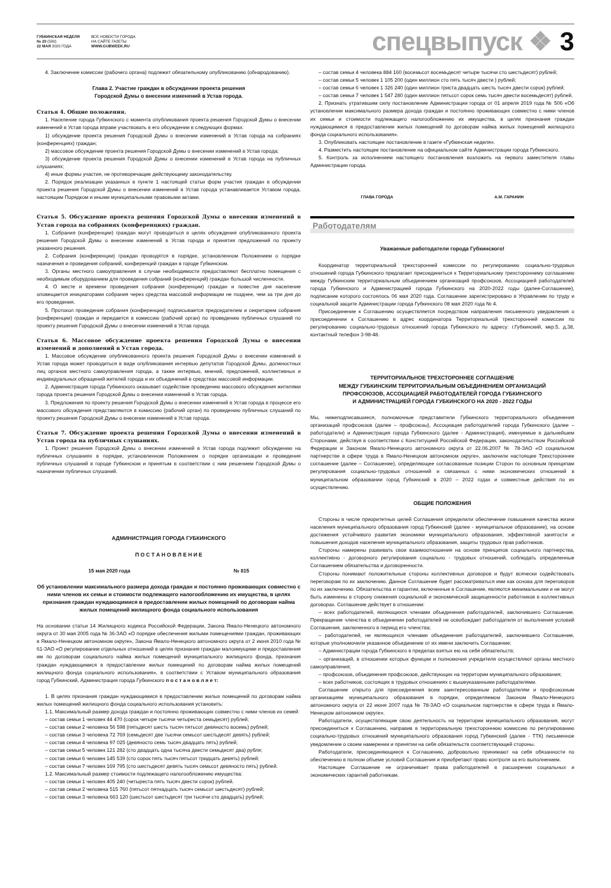ГУБКИНСКАЯ НЕДЕЛЯ
№ 20 (580)
22 МАЯ 2020 ГОДА
ВСЕ НОВОСТИ ГОРОДА
НА САЙТЕ ГАЗЕТЫ
WWW.GUBWEEK.RU
спецвыпуск ❖ 3
4. Заключение комиссии (рабочего органа) подлежит обязательному опубликованию (обнародованию).
Глава 2. Участие граждан в обсуждении проекта решения
Городской Думы о внесении изменений в Устав города.
Статья 4. Общие положения.
1. Население города Губкинского с момента опубликования проекта решения Городской Думы о внесении изменений в Устав города вправе участвовать в его обсуждении в следующих формах:
1) обсуждение проекта решения Городской Думы о внесении изменений в Устав города на собраниях (конференциях) граждан;
2) массовое обсуждение проекта решения Городской Думы о внесении изменений в Устав города;
3) обсуждение проекта решения Городской Думы о внесении изменений в Устав города на публичных слушаниях;
4) иные формы участия, не противоречащие действующему законодательству.
2. Порядок реализации указанных в пункте 1 настоящей статьи форм участия граждан в обсуждении проекта решения Городской Думы о внесении изменений в Устав города устанавливается Уставом города, настоящим Порядком и иными муниципальными правовыми актами.
Статья 5. Обсуждение проекта решения Городской Думы о внесении изменений в Устав города на собраниях (конференциях) граждан.
1. Собрания (конференции) граждан могут проводиться в целях обсуждения опубликованного проекта решения Городской Думы о внесении изменений в Устав города и принятия предложений по проекту указанного решения.
2. Собрания (конференции) граждан проводятся в порядке, установленном Положением о порядке назначения и проведения собраний, конференций граждан в городе Губкинском.
3. Органы местного самоуправления в случае необходимости предоставляют бесплатно помещения с необходимым оборудованием для проведения собраний (конференций) граждан большой численности.
4. О месте и времени проведения собрания (конференции) граждан и повестке дня население оповещается инициаторами собрания через средства массовой информации не позднее, чем за три дня до его проведения.
5. Протокол проведения собрания (конференции) подписывается председателем и секретарем собрания (конференции) граждан и передается в комиссию (рабочий орган) по проведению публичных слушаний по проекту решения Городской Думы о внесении изменений в Устав города.
Статья 6. Массовое обсуждение проекта решения Городской Думы о внесении изменений и дополнений в Устав города.
1. Массовое обсуждение опубликованного проекта решения Городской Думы о внесении изменений в Устав города может проводиться в виде опубликования интервью депутатов Городской Думы, должностных лиц органов местного самоуправления города, а также интервью, мнений, предложений, коллективных и индивидуальных обращений жителей города и их объединений в средствах массовой информации.
2. Администрация города Губкинского оказывает содействие проведению массового обсуждения жителями города проекта решения Городской Думы о внесении изменений в Устав города.
3. Предложения по проекту решения Городской Думы о внесении изменений в Устав города в процессе его массового обсуждения представляются в комиссию (рабочий орган) по проведению публичных слушаний по проекту решения Городской Думы о внесении изменений в Устав города.
Статья 7. Обсуждение проекта решения Городской Думы о внесении изменений в Устав города на публичных слушаниях.
1. Проект решения Городской Думы о внесении изменений в Устав города подлежит обсуждению на публичных слушаниях в порядке, установленном Положением о порядке организации и проведения публичных слушаний в городе Губкинском и принятым в соответствии с ним решением Городской Думы о назначении публичных слушаний.
АДМИНИСТРАЦИЯ ГОРОДА ГУБКИНСКОГО
П О С Т А Н О В Л Е Н И Е
15 мая 2020 года № 815
Об установлении максимального размера дохода граждан и постоянно проживающих совместно с ними членов их семьи и стоимости подлежащего налогообложению их имущества, в целях признания граждан нуждающимися в предоставлении жилых помещений по договорам найма жилых помещений жилищного фонда социального использования
На основании статьи 14 Жилищного кодекса Российской Федерации, Закона Ямало-Ненецкого автономного округа от 30 мая 2005 года № 36-ЗАО «О порядке обеспечения жилыми помещениями граждан, проживающих в Ямало-Ненецком автономном округе», Закона Ямало-Ненецкого автономного округа от 2 июня 2010 года № 61-ЗАО «О регулировании отдельных отношений в целях признания граждан малоимущими и предоставления им по договорам социального найма жилых помещений муниципального жилищного фонда, признания граждан нуждающимися в предоставлении жилых помещений по договорам найма жилых помещений жилищного фонда социального использования», в соответствии с Уставом муниципального образования город Губкинский, Администрация города Губкинского п о с т а н о в л я е т:
1. В целях признания граждан нуждающимися в предоставлении жилых помещений по договорам найма жилых помещений жилищного фонда социального использования установить:
1.1. Максимальный размер дохода граждан и постоянно проживающих совместно с ними членов их семей:
– состав семьи 1 человек 44 470 (сорок четыре тысячи четыреста семьдесят) рублей;
– состав семьи 2 человека 56 598 (пятьдесят шесть тысяч пятьсот девяносто восемь) рублей;
– состав семьи 3 человека 72 769 (семьдесят две тысячи семьсот шестьдесят девять) рублей;
– состав семьи 4 человека 97 025 (девяносто семь тысяч двадцать пять) рублей;
– состав семьи 5 человек 121 282 (сто двадцать одна тысяча двести семьдесят два) рубля;
– состав семьи 6 человек 145 539 (сто сорок пять тысяч пятьсот тридцать девять) рублей;
– состав семьи 7 человек 169 795 (сто шестьдесят девять тысяч семьсот девяносто пять) рублей.
1.2. Максимальный размер стоимости подлежащего налогообложению имущества:
– состав семьи 1 человек 405 240 (четыреста пять тысяч двести сорок) рублей.
– состав семьи 2 человека 515 760 (пятьсот пятнадцать тысяч семьсот шестьдесят) рублей;
– состав семьи 3 человека 663 120 (шестьсот шестьдесят три тысячи сто двадцать) рублей;
– состав семьи 4 человека 884 160 (восемьсот восемьдесят четыре тысячи сто шестьдесят) рублей;
– состав семьи 5 человек 1 105 200 (один миллион сто пять тысяч двести ) рублей;
– состав семьи 6 человек 1 326 240 (один миллион триста двадцать шесть тысяч двести сорок) рублей;
– состав семьи 7 человек 1 547 280 (один миллион пятьсот сорок семь тысяч двести восемьдесят) рублей.
2. Признать утратившим силу постановление Администрации города от 01 апреля 2019 года № 506 «Об установлении максимального размера дохода граждан и постоянно проживающих совместно с ними членов их семьи и стоимости подлежащего налогообложению их имущества, в целях признания граждан нуждающимися в предоставлении жилых помещений по договорам найма жилых помещений жилищного фонда социального использования».
3. Опубликовать настоящее постановление в газете «Губкинская неделя».
4. Разместить настоящее постановление на официальном сайте Администрации города Губкинского.
5. Контроль за исполнением настоящего постановления возложить на первого заместителя главы Администрации города.
ГЛАВА ГОРОДА А.М. ГАРАНИН
Работодателям
Уважаемые работодатели города Губкинского!
Координатор территориальной трехсторонней комиссии по регулированию социально-трудовых отношений города Губкинского предлагает присоединиться к Территориальному трехстороннему соглашению между Губкинским территориальным объединением организаций профсоюзов, Ассоциацией работодателей города Губкинского и Администрацией города Губкинского на 2020-2022 годы (далее-Соглашение), подписание которого состоялось 06 мая 2020 года. Соглашение зарегистрировано в Управлении по труду и социальной защите Администрации города Губкинского 08 мая 2020 года № 4.
Присоединение к Соглашению осуществляется посредством направления письменного уведомления о присоединении к Соглашению в адрес координатора Территориальной трехсторонней комиссии по регулированию социально-трудовых отношений города Губкинского по адресу: г.Губкинский, мкр.5, д.38, контактный телефон 3-98-48.
ТЕРРИТОРИАЛЬНОЕ ТРЕХСТОРОННЕЕ СОГЛАШЕНИЕ
МЕЖДУ ГУБКИНСКИМ ТЕРРИТОРИАЛЬНЫМ ОБЪЕДИНЕНИЕМ ОРГАНИЗАЦИЙ
ПРОФСОЮЗОВ, АССОЦИАЦИЕЙ РАБОТОДАТЕЛЕЙ ГОРОДА ГУБКИНСКОГО
И АДМИНИСТРАЦИЕЙ ГОРОДА ГУБКИНСКОГО НА 2020 - 2022 ГОДЫ
Мы, нижеподписавшиеся, полномочные представители Губкинского территориального объединения организаций профсоюзов (далее – профсоюзы), Ассоциация работодателей города Губкинского (далее – работодатели) и Администрация города Губкинского (далее - Администрация), именуемые в дальнейшем Сторонами, действуя в соответствии с Конституцией Российской Федерации, законодательством Российской Федерации и Законом Ямало-Ненецкого автономного округа от 22.06.2007 № 78-ЗАО «О социальном партнерстве в сфере труда в Ямало-Ненецком автономном округе», заключили настоящее Трехстороннее соглашение (далее – Соглашение), определяющее согласованные позиции Сторон по основным принципам регулирования социально-трудовых отношений и связанных с ними экономических отношений в муниципальном образовании город Губкинский в 2020 – 2022 годах и совместные действия по их осуществлению.
ОБЩИЕ ПОЛОЖЕНИЯ
Стороны в числе приоритетных целей Соглашения определили обеспечение повышения качества жизни населения муниципального образования город Губкинский (далее - муниципальное образование), на основе достижения устойчивого развития экономики муниципального образования, эффективной занятости и повышения доходов населения муниципального образования, защиты трудовых прав работников.
Стороны намерены развивать свои взаимоотношения на основе принципов социального партнерства, коллективно - договорного регулирования социально - трудовых отношений, соблюдать определенные Соглашением обязательства и договоренности.
Стороны понимают положительные стороны коллективных договоров и будут всячески содействовать переговорам по их заключению. Данное Соглашение будет рассматриваться ими как основа для переговоров по их заключению. Обязательства и гарантии, включенные в Соглашение, являются минимальными и не могут быть изменены в сторону снижения социальной и экономической защищенности работников в коллективных договорах. Соглашение действует в отношении:
– всех работодателей, являющихся членами объединения работодателей, заключившего Соглашение. Прекращение членства в объединении работодателей не освобождает работодателя от выполнения условий Соглашения, заключенного в период его членства;
– работодателей, не являющихся членами объединения работодателей, заключившего Соглашение, которые уполномочили указанное объединение от их имени заключить Соглашение;
– Администрации города Губкинского в пределах взятых ею на себя обязательств;
– организаций, в отношении которых функции и полномочия учредителя осуществляют органы местного самоуправления;
– профсоюзов, объединения профсоюзов, действующих на территории муниципального образования;
– всех работников, состоящих в трудовых отношениях с вышеуказанными работодателями.
Соглашение открыто для присоединения всем заинтересованным работодателям и профсоюзным организациям муниципального образования в порядке, определяемом Законом Ямало-Ненецкого автономного округа от 22 июня 2007 года № 78-ЗАО «О социальном партнерстве в сфере труда в Ямало-Ненецком автономном округе».
Работодатели, осуществляющие свою деятельность на территории муниципального образования, могут присоединиться к Соглашению, направив в территориальную трехстороннюю комиссию по регулированию социально-трудовых отношений муниципального образования город Губкинский (далее - ТТК) письменное уведомление о своем намерении и принятии на себя обязательств соответствующей стороны.
Работодатели, присоединяющиеся к Соглашению, добровольно принимают на себя обязанности по обеспечению в полном объеме условий Соглашения и приобретают право контроля за его выполнением.
Настоящее Соглашение не ограничивает права работодателей в расширении социальных и экономических гарантий работникам.